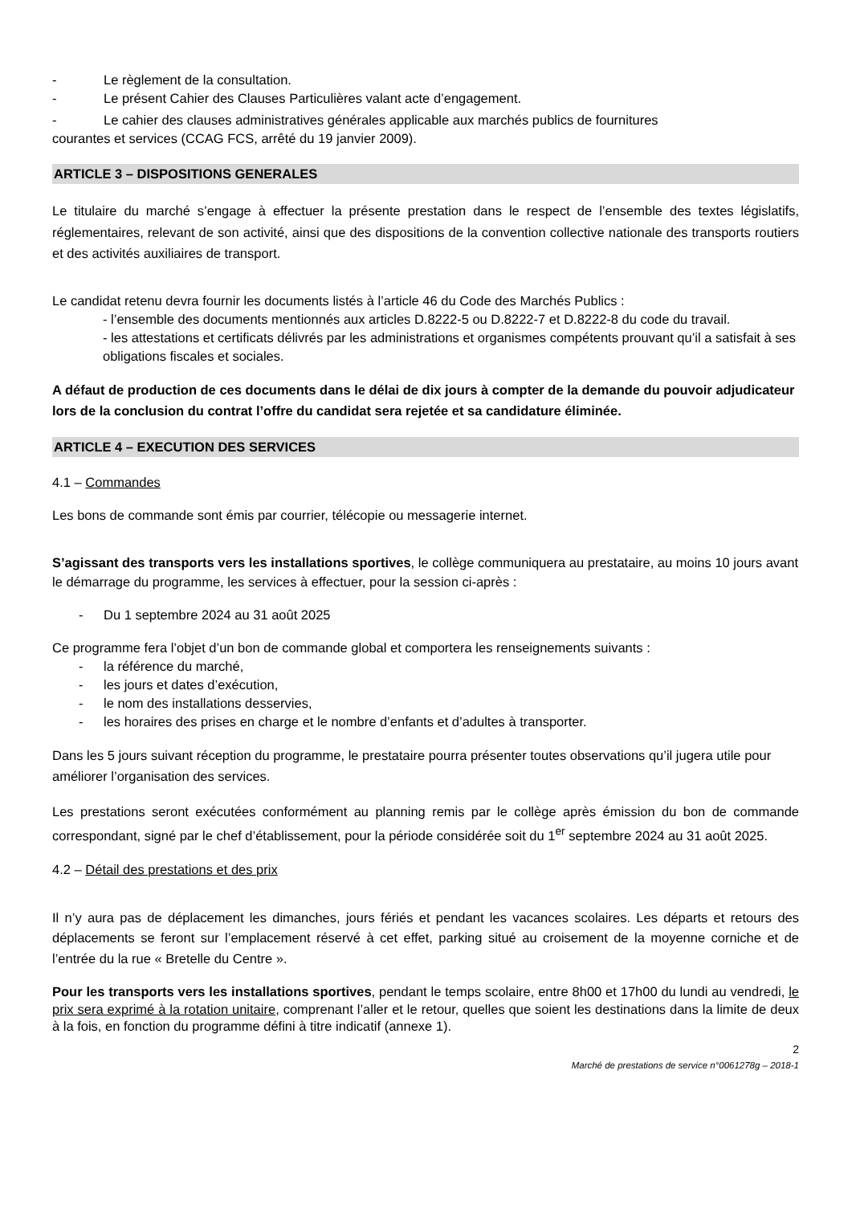- Le règlement de la consultation.
- Le présent Cahier des Clauses Particulières valant acte d’engagement.
- Le cahier des clauses administratives générales applicable aux marchés publics de fournitures
courantes et services (CCAG FCS, arrêté du 19 janvier 2009).
ARTICLE 3 – DISPOSITIONS GENERALES
Le titulaire du marché s’engage à effectuer la présente prestation dans le respect de l’ensemble des textes législatifs, réglementaires, relevant de son activité, ainsi que des dispositions de la convention collective nationale des transports routiers et des activités auxiliaires de transport.
Le candidat retenu devra fournir les documents listés à l’article 46 du Code des Marchés Publics :
- l’ensemble des documents mentionnés aux articles D.8222-5 ou D.8222-7 et D.8222-8 du code du travail.
- les attestations et certificats délivrés par les administrations et organismes compétents prouvant qu’il a satisfait à ses obligations fiscales et sociales.
A défaut de production de ces documents dans le délai de dix jours à compter de la demande du pouvoir adjudicateur lors de la conclusion du contrat l’offre du candidat sera rejetée et sa candidature éliminée.
ARTICLE 4 – EXECUTION DES SERVICES
4.1 – Commandes
Les bons de commande sont émis par courrier, télécopie ou messagerie internet.
S’agissant des transports vers les installations sportives, le collège communiquera au prestataire, au moins 10 jours avant le démarrage du programme, les services à effectuer, pour la session ci-après :
- Du 1 septembre 2024 au 31 août 2025
Ce programme fera l’objet d’un bon de commande global et comportera les renseignements suivants :
- la référence du marché,
- les jours et dates d’exécution,
- le nom des installations desservies,
- les horaires des prises en charge et le nombre d’enfants et d’adultes à transporter.
Dans les 5 jours suivant réception du programme, le prestataire pourra présenter toutes observations qu’il jugera utile pour améliorer l’organisation des services.
Les prestations seront exécutées conformément au planning remis par le collège après émission du bon de commande correspondant, signé par le chef d’établissement, pour la période considérée soit du 1<sup>er</sup> septembre 2024 au 31 août 2025.
4.2 – Détail des prestations et des prix
Il n’y aura pas de déplacement les dimanches, jours fériés et pendant les vacances scolaires. Les départs et retours des déplacements se feront sur l’emplacement réservé à cet effet, parking situé au croisement de la moyenne corniche et de l’entrée du la rue « Bretelle du Centre ».
Pour les transports vers les installations sportives, pendant le temps scolaire, entre 8h00 et 17h00 du lundi au vendredi, le prix sera exprimé à la rotation unitaire, comprenant l’aller et le retour, quelles que soient les destinations dans la limite de deux à la fois, en fonction du programme défini à titre indicatif (annexe 1).
2
Marché de prestations de service n°0061278g – 2018-1